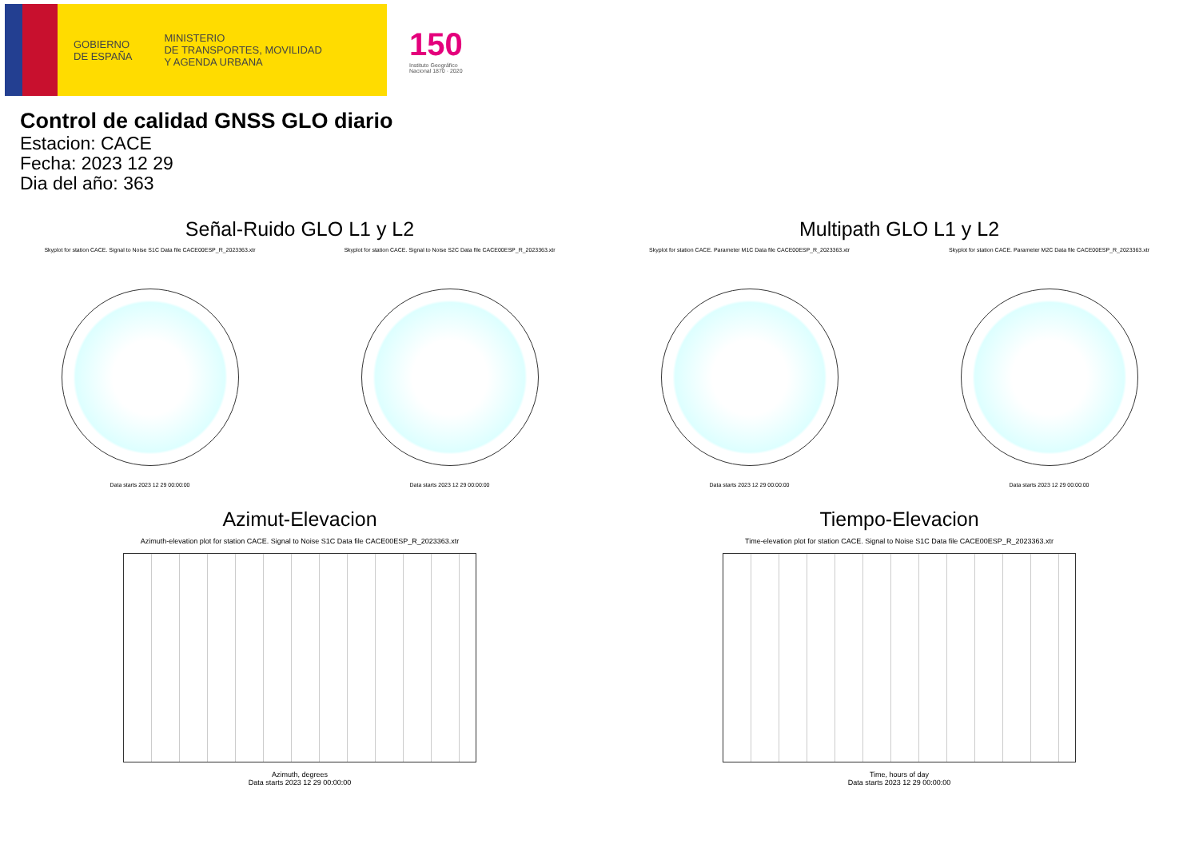GOBIERNO
DE ESPAÑA
MINISTERIO
DE TRANSPORTES, MOVILIDAD
Y AGENDA URBANA
150
Instituto Geográfico Nacional 1870 · 2020
Control de calidad GNSS GLO diario
Estacion: CACE
Fecha: 2023 12 29
Dia del año: 363
Señal-Ruido GLO L1 y L2
Skyplot for station CACE. Signal to Noise S1C Data file CACE00ESP_R_2023363.xtr
Data starts 2023 12 29 00:00:00
Skyplot for station CACE. Signal to Noise S2C Data file CACE00ESP_R_2023363.xtr
Data starts 2023 12 29 00:00:00
Multipath GLO L1 y L2
Skyplot for station CACE. Parameter M1C Data file CACE00ESP_R_2023363.xtr
Data starts 2023 12 29 00:00:00
Skyplot for station CACE. Parameter M2C Data file CACE00ESP_R_2023363.xtr
Data starts 2023 12 29 00:00:00
Azimut-Elevacion
Azimuth-elevation plot for station CACE. Signal to Noise S1C Data file CACE00ESP_R_2023363.xtr
Azimuth, degrees
Data starts 2023 12 29 00:00:00
Tiempo-Elevacion
Time-elevation plot for station CACE. Signal to Noise S1C Data file CACE00ESP_R_2023363.xtr
Time, hours of day
Data starts 2023 12 29 00:00:00